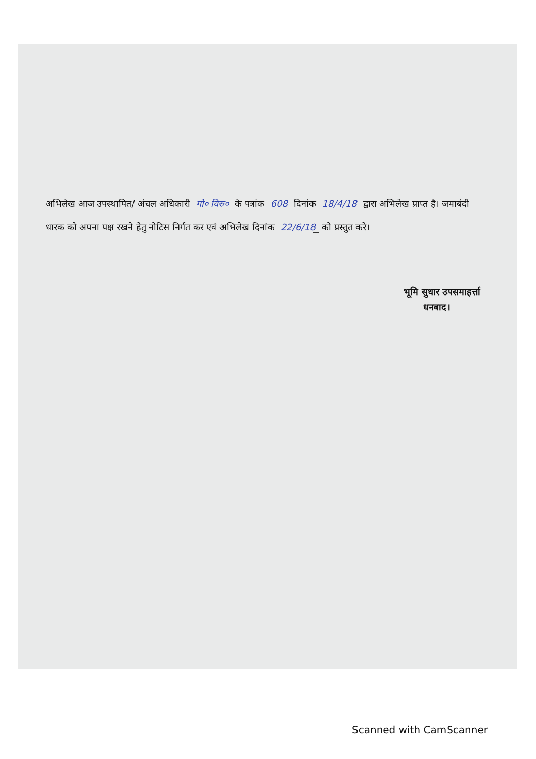अभिलेख आज उपस्थापित/ अंचल अधिकारी गो० विरु० के पत्रांक 608 दिनांक 18/4/18 द्वारा अभिलेख प्राप्त है। जमाबंदी धारक को अपना पक्ष रखने हेतु नोटिस निर्गत कर एवं अभिलेख दिनांक 22/6/18 को प्रस्तुत करे।
भूमि सुधार उपसमाहर्त्ता
धनबाद।
Scanned with CamScanner